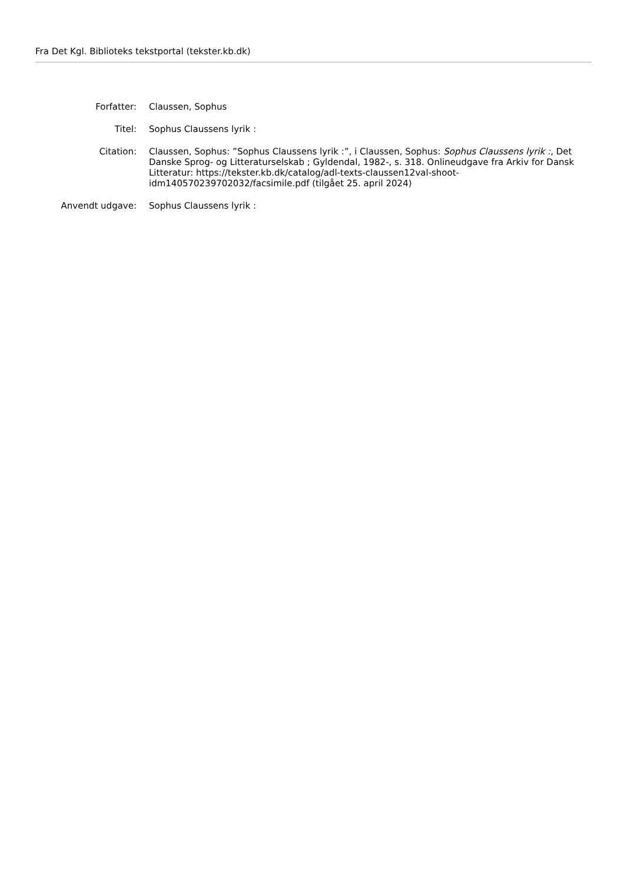Fra Det Kgl. Biblioteks tekstportal (tekster.kb.dk)
| Forfatter: | Claussen, Sophus |
| Titel: | Sophus Claussens lyrik : |
| Citation: | Claussen, Sophus: ”Sophus Claussens lyrik :”, i Claussen, Sophus: Sophus Claussens lyrik : , Det Danske Sprog- og Litteraturselskab ; Gyldendal, 1982-, s. 318. Onlineudgave fra Arkiv for Dansk Litteratur: https://tekster.kb.dk/catalog/adl-texts-claussen12val-shoot-idm140570239702032/facsimile.pdf (tilgået 25. april 2024) |
| Anvendt udgave: | Sophus Claussens lyrik : |